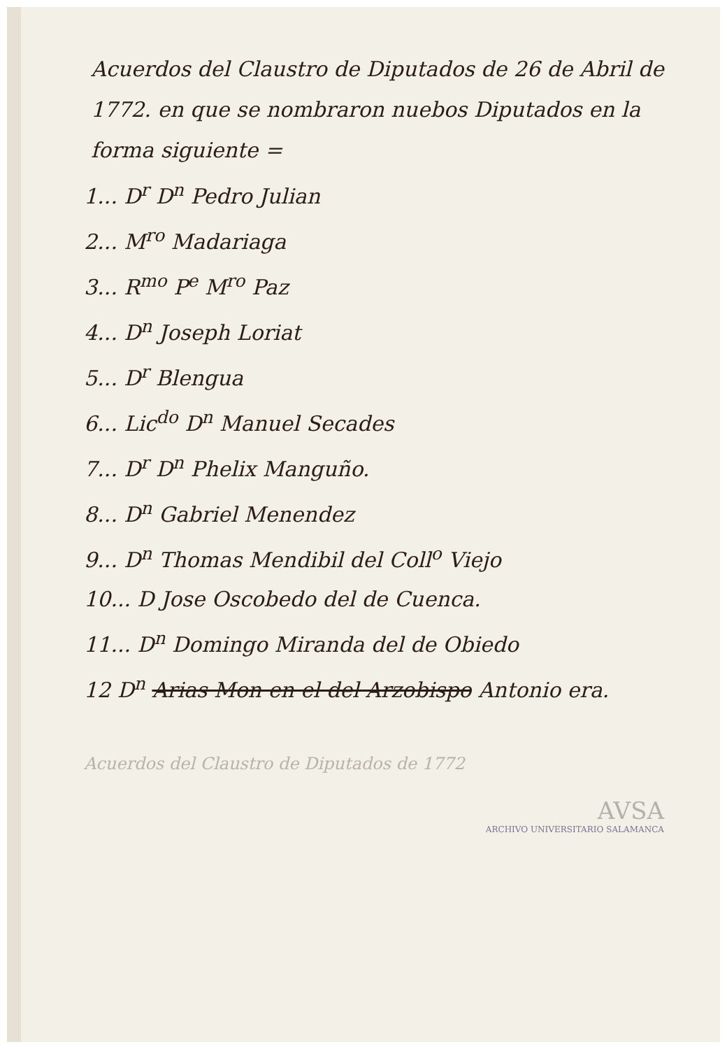Acuerdos del Claustro de Diputados de 26 de Abril de 1772. en que se nombraron nuebos Diputados en la forma siguiente =
1... D<sup>r</sup> D<sup>n</sup> Pedro Julian
2... M<sup>ro</sup> Madariaga
3... R<sup>mo</sup> P<sup>e</sup> M<sup>ro</sup> Paz
4... D<sup>n</sup> Joseph Loriat
5... D<sup>r</sup> Blengua
6... Lic<sup>do</sup> D<sup>n</sup> Manuel Secades
7... D<sup>r</sup> D<sup>n</sup> Phelix Manguño.
8... D<sup>n</sup> Gabriel Menendez
9... D<sup>n</sup> Thomas Mendibil del Coll<sup>o</sup> Viejo
10... D Jose Oscobedo del de Cuenca.
11... D<sup>n</sup> Domingo Miranda del de Obiedo
12 D<sup>n</sup> Arias Mon en el del Arzobispo Antonio era.
Acuerdos del Claustro de Diputados de 1772
AVSA
ARCHIVO UNIVERSITARIO SALAMANCA